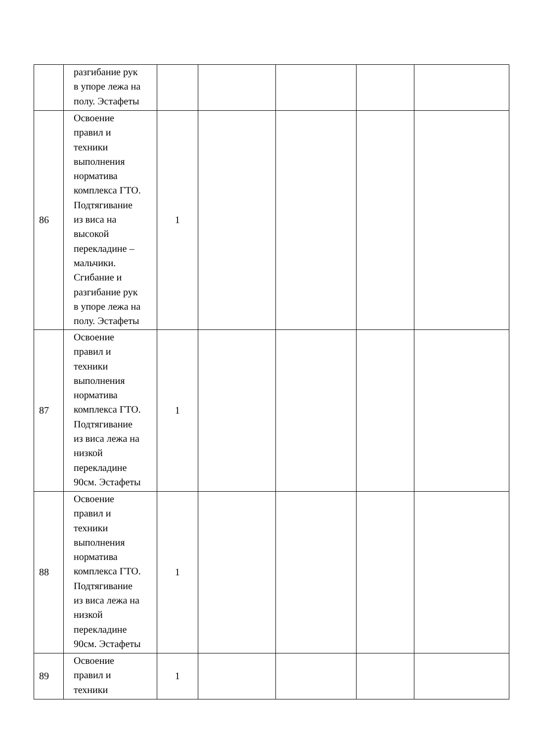| | разгибание рук в упоре лежа на полу. Эстафеты | | | | | |
| 86 | Освоение правил и техники выполнения норматива комплекса ГТО. Подтягивание из виса на высокой перекладине – мальчики. Сгибание и разгибание рук в упоре лежа на полу. Эстафеты | 1 | | | | |
| 87 | Освоение правил и техники выполнения норматива комплекса ГТО. Подтягивание из виса лежа на низкой перекладине 90см. Эстафеты | 1 | | | | |
| 88 | Освоение правил и техники выполнения норматива комплекса ГТО. Подтягивание из виса лежа на низкой перекладине 90см. Эстафеты | 1 | | | | |
| 89 | Освоение правил и техники | 1 | | | | |